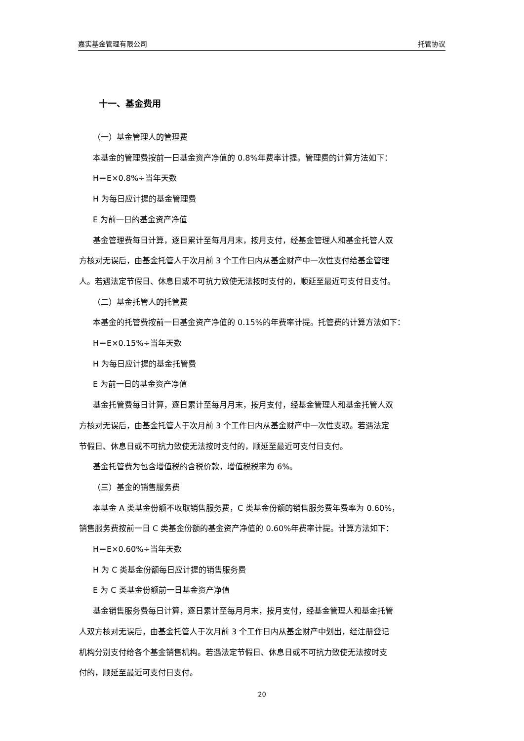嘉实基金管理有限公司 托管协议
十一、基金费用
（一）基金管理人的管理费
本基金的管理费按前一日基金资产净值的 0.8%年费率计提。管理费的计算方法如下：
H＝E×0.8%÷当年天数
H 为每日应计提的基金管理费
E 为前一日的基金资产净值
基金管理费每日计算，逐日累计至每月月末，按月支付，经基金管理人和基金托管人双
方核对无误后，由基金托管人于次月前 3 个工作日内从基金财产中一次性支付给基金管理
人。若遇法定节假日、休息日或不可抗力致使无法按时支付的，顺延至最近可支付日支付。
（二）基金托管人的托管费
本基金的托管费按前一日基金资产净值的 0.15%的年费率计提。托管费的计算方法如下：
H＝E×0.15%÷当年天数
H 为每日应计提的基金托管费
E 为前一日的基金资产净值
基金托管费每日计算，逐日累计至每月月末，按月支付，经基金管理人和基金托管人双
方核对无误后，由基金托管人于次月前 3 个工作日内从基金财产中一次性支取。若遇法定
节假日、休息日或不可抗力致使无法按时支付的，顺延至最近可支付日支付。
基金托管费为包含增值税的含税价款，增值税税率为 6%。
（三）基金的销售服务费
本基金 A 类基金份额不收取销售服务费，C 类基金份额的销售服务费年费率为 0.60%，
销售服务费按前一日 C 类基金份额的基金资产净值的 0.60%年费率计提。计算方法如下：
H＝E×0.60%÷当年天数
H 为 C 类基金份额每日应计提的销售服务费
E 为 C 类基金份额前一日基金资产净值
基金销售服务费每日计算，逐日累计至每月月末，按月支付，经基金管理人和基金托管
人双方核对无误后，由基金托管人于次月前 3 个工作日内从基金财产中划出，经注册登记
机构分别支付给各个基金销售机构。若遇法定节假日、休息日或不可抗力致使无法按时支
付的，顺延至最近可支付日支付。
20